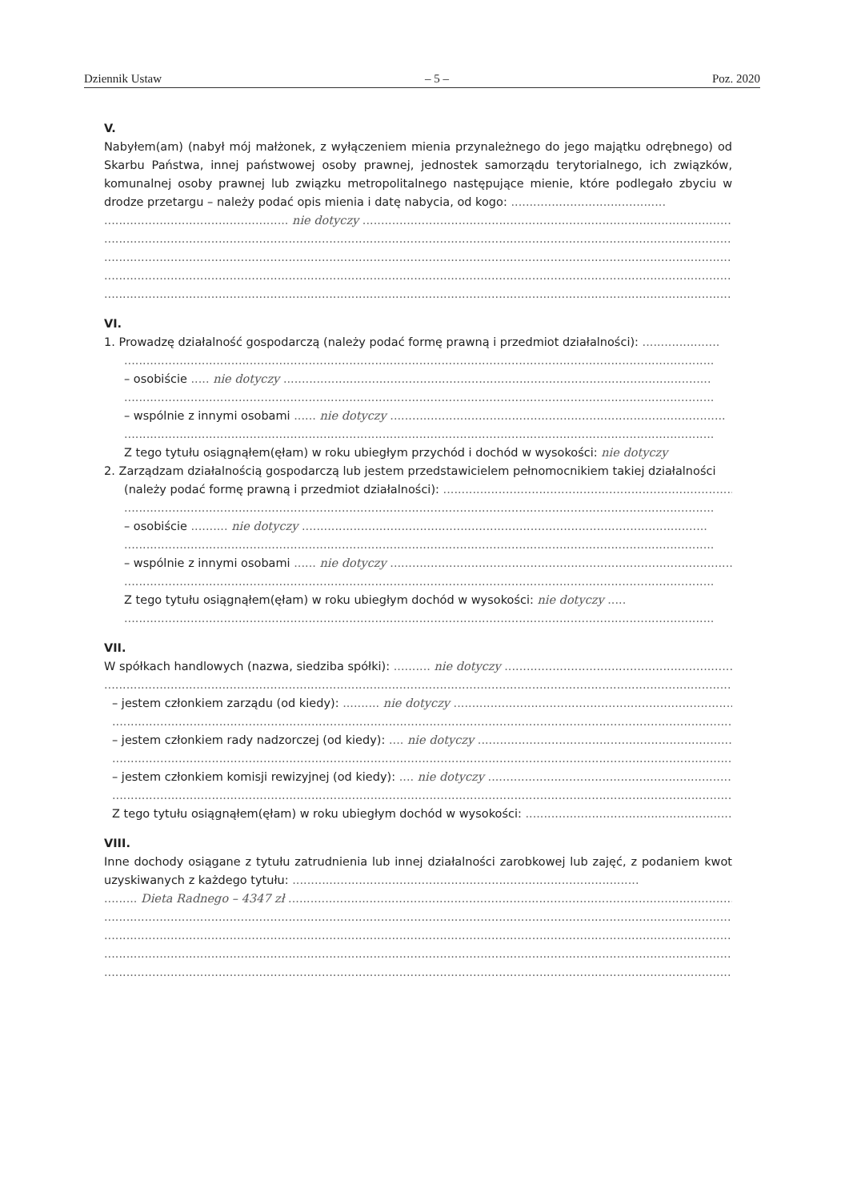Dziennik Ustaw – 5 – Poz. 2020
V.
Nabyłem(am) (nabył mój małżonek, z wyłączeniem mienia przynależnego do jego majątku odrębnego) od Skarbu Państwa, innej państwowej osoby prawnej, jednostek samorządu terytorialnego, ich związków, komunalnej osoby prawnej lub związku metropolitalnego następujące mienie, które podlegało zbyciu w drodze przetargu – należy podać opis mienia i datę nabycia, od kogo: ..........................................
.................................................. nie dotyczy ..................................................................................................................
................................................................................................................................................................................
................................................................................................................................................................................
................................................................................................................................................................................
................................................................................................................................................................................
VI.
1. Prowadzę działalność gospodarczą (należy podać formę prawną i przedmiot działalności): .....................
................................................................................................................................................................
– osobiście ..... nie dotyczy ....................................................................................................................
................................................................................................................................................................
– wspólnie z innymi osobami ...... nie dotyczy ...........................................................................................
................................................................................................................................................................
Z tego tytułu osiągnąłem(ęłam) w roku ubiegłym przychód i dochód w wysokości: nie dotyczy
2. Zarządzam działalnością gospodarczą lub jestem przedstawicielem pełnomocnikiem takiej działalności
(należy podać formę prawną i przedmiot działalności): ...............................................................................
................................................................................................................................................................
– osobiście .......... nie dotyczy ..............................................................................................................
................................................................................................................................................................
– wspólnie z innymi osobami ...... nie dotyczy .............................................................................................
................................................................................................................................................................
Z tego tytułu osiągnąłem(ęłam) w roku ubiegłym dochód w wysokości: nie dotyczy .....
................................................................................................................................................................
VII.
W spółkach handlowych (nazwa, siedziba spółki): .......... nie dotyczy ....................................................................
................................................................................................................................................................................
– jestem członkiem zarządu (od kiedy): .......... nie dotyczy ..................................................................................
................................................................................................................................................................................
– jestem członkiem rady nadzorczej (od kiedy): .... nie dotyczy ......................................................................
................................................................................................................................................................................
– jestem członkiem komisji rewizyjnej (od kiedy): .... nie dotyczy ..................................................................
................................................................................................................................................................................
Z tego tytułu osiągnąłem(ęłam) w roku ubiegłym dochód w wysokości: ..........................................................................
VIII.
Inne dochody osiągane z tytułu zatrudnienia lub innej działalności zarobkowej lub zajęć, z podaniem kwot uzyskiwanych z każdego tytułu: ..............................................................................................
......... Dieta Radnego – 4347 zł ........................................................................................................................................
................................................................................................................................................................................
................................................................................................................................................................................
................................................................................................................................................................................
................................................................................................................................................................................